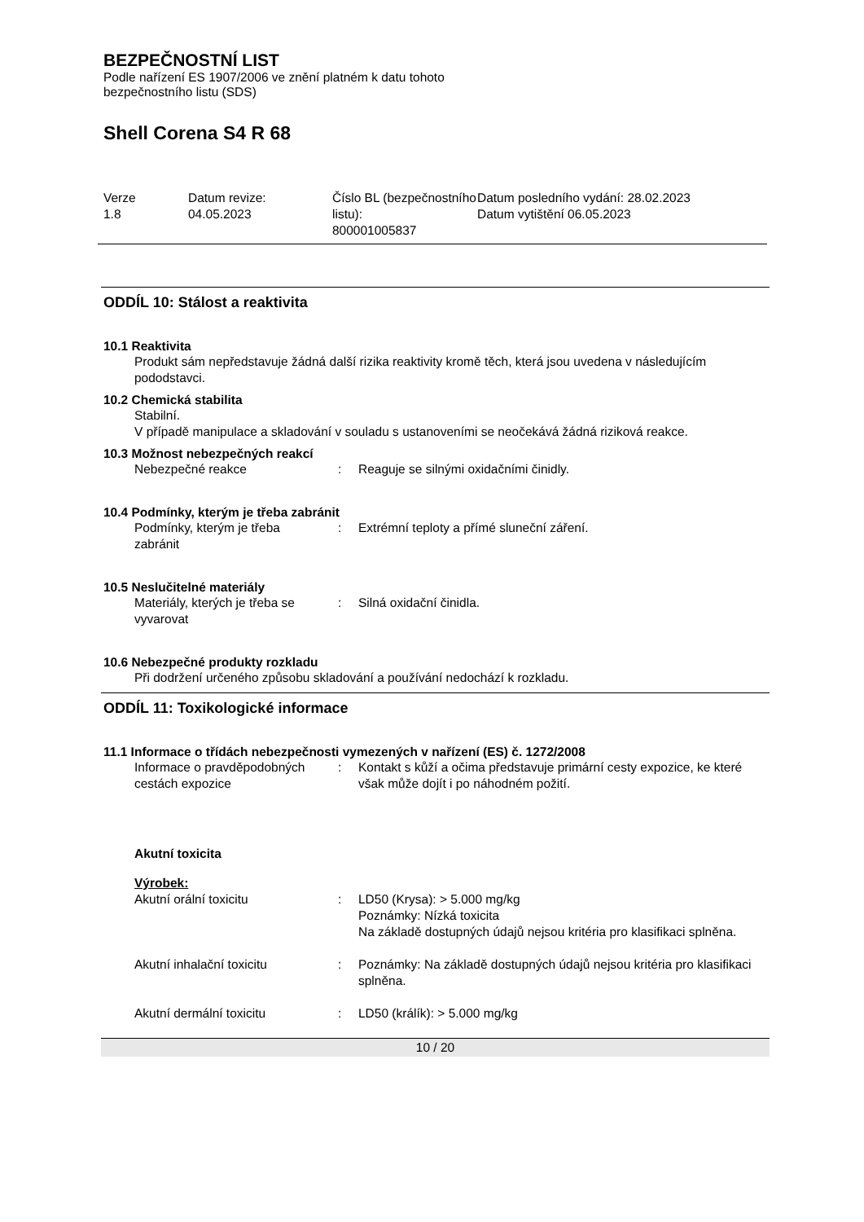BEZPEČNOSTNÍ LIST
Podle nařízení ES 1907/2006 ve znění platném k datu tohoto
bezpečnostního listu (SDS)
Shell Corena S4 R 68
Verze
1.8
Datum revize:
04.05.2023
Číslo BL (bezpečnostního listu):
800001005837
Datum posledního vydání: 28.02.2023
Datum vytištění 06.05.2023
ODDÍL 10: Stálost a reaktivita
10.1 Reaktivita
Produkt sám nepředstavuje žádná další rizika reaktivity kromě těch, která jsou uvedena v následujícím pododstavci.
10.2 Chemická stabilita
Stabilní.
V případě manipulace a skladování v souladu s ustanoveními se neočekává žádná riziková reakce.
10.3 Možnost nebezpečných reakcí
| Nebezpečné reakce | : | Reaguje se silnými oxidačními činidly. |
10.4 Podmínky, kterým je třeba zabránit
| Podmínky, kterým je třeba zabránit | : | Extrémní teploty a přímé sluneční záření. |
10.5 Neslučitelné materiály
| Materiály, kterých je třeba se vyvarovat | : | Silná oxidační činidla. |
10.6 Nebezpečné produkty rozkladu
Při dodržení určeného způsobu skladování a používání nedochází k rozkladu.
ODDÍL 11: Toxikologické informace
11.1 Informace o třídách nebezpečnosti vymezených v nařízení (ES) č. 1272/2008
| Informace o pravděpodobných cestách expozice | : | Kontakt s kůží a očima představuje primární cesty expozice, ke které však může dojít i po náhodném požití. |
Akutní toxicita
Výrobek:
| Akutní orální toxicitu | : | LD50 (Krysa): > 5.000 mg/kg Poznámky: Nízká toxicita Na základě dostupných údajů nejsou kritéria pro klasifikaci splněna. |
| Akutní inhalační toxicitu | : | Poznámky: Na základě dostupných údajů nejsou kritéria pro klasifikaci splněna. |
| Akutní dermální toxicitu | : | LD50 (králík): > 5.000 mg/kg |
10 / 20